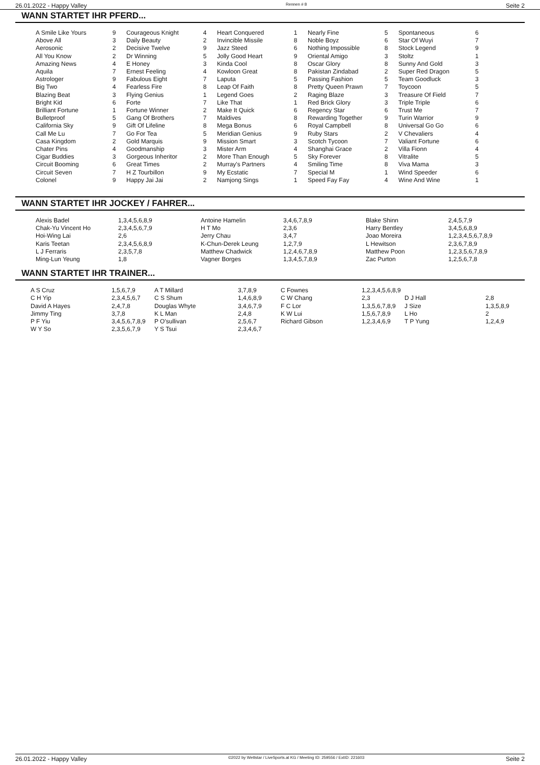26.01.2022 - Happy Valley Rennen # 8 Seite 2
WANN STARTET IHR PFERD...
| A Smile Like Yours | 9 | Courageous Knight | 4 | Heart Conquered | 1 | Nearly Fine | 5 | Spontaneous | 6 |
| Above All | 3 | Daily Beauty | 2 | Invincible Missile | 8 | Noble Boyz | 6 | Star Of Wuyi | 7 |
| Aerosonic | 2 | Decisive Twelve | 9 | Jazz Steed | 6 | Nothing Impossible | 8 | Stock Legend | 9 |
| All You Know | 2 | Dr Winning | 5 | Jolly Good Heart | 9 | Oriental Amigo | 3 | Stoltz | 1 |
| Amazing News | 4 | E Honey | 3 | Kinda Cool | 8 | Oscar Glory | 8 | Sunny And Gold | 3 |
| Aquila | 7 | Ernest Feeling | 4 | Kowloon Great | 8 | Pakistan Zindabad | 2 | Super Red Dragon | 5 |
| Astrologer | 9 | Fabulous Eight | 7 | Laputa | 5 | Passing Fashion | 5 | Team Goodluck | 3 |
| Big Two | 4 | Fearless Fire | 8 | Leap Of Faith | 8 | Pretty Queen Prawn | 7 | Toycoon | 5 |
| Blazing Beat | 3 | Flying Genius | 1 | Legend Goes | 2 | Raging Blaze | 3 | Treasure Of Field | 7 |
| Bright Kid | 6 | Forte | 7 | Like That | 1 | Red Brick Glory | 3 | Triple Triple | 6 |
| Brilliant Fortune | 1 | Fortune Winner | 2 | Make It Quick | 6 | Regency Star | 6 | Trust Me | 7 |
| Bulletproof | 5 | Gang Of Brothers | 7 | Maldives | 8 | Rewarding Together | 9 | Turin Warrior | 9 |
| California Sky | 9 | Gift Of Lifeline | 8 | Mega Bonus | 6 | Royal Campbell | 8 | Universal Go Go | 6 |
| Call Me Lu | 7 | Go For Tea | 5 | Meridian Genius | 9 | Ruby Stars | 2 | V Chevaliers | 4 |
| Casa Kingdom | 2 | Gold Marquis | 9 | Mission Smart | 3 | Scotch Tycoon | 7 | Valiant Fortune | 6 |
| Chater Pins | 4 | Goodmanship | 3 | Mister Arm | 4 | Shanghai Grace | 2 | Villa Fionn | 4 |
| Cigar Buddies | 3 | Gorgeous Inheritor | 2 | More Than Enough | 5 | Sky Forever | 8 | Vitralite | 5 |
| Circuit Booming | 6 | Great Times | 2 | Murray's Partners | 4 | Smiling Time | 8 | Viva Mama | 3 |
| Circuit Seven | 7 | H Z Tourbillon | 9 | My Ecstatic | 7 | Special M | 1 | Wind Speeder | 6 |
| Colonel | 9 | Happy Jai Jai | 2 | Namjong Sings | 1 | Speed Fay Fay | 4 | Wine And Wine | 1 |
WANN STARTET IHR JOCKEY / FAHRER...
| Alexis Badel | 1,3,4,5,6,8,9 | Antoine Hamelin | 3,4,6,7,8,9 | Blake Shinn | 2,4,5,7,9 |
| Chak-Yu Vincent Ho | 2,3,4,5,6,7,9 | H T Mo | 2,3,6 | Harry Bentley | 3,4,5,6,8,9 |
| Hoi-Wing Lai | 2,6 | Jerry Chau | 3,4,7 | Joao Moreira | 1,2,3,4,5,6,7,8,9 |
| Karis Teetan | 2,3,4,5,6,8,9 | K-Chun-Derek Leung | 1,2,7,9 | L Hewitson | 2,3,6,7,8,9 |
| L J Ferraris | 2,3,5,7,8 | Matthew Chadwick | 1,2,4,6,7,8,9 | Matthew Poon | 1,2,3,5,6,7,8,9 |
| Ming-Lun Yeung | 1,8 | Vagner Borges | 1,3,4,5,7,8,9 | Zac Purton | 1,2,5,6,7,8 |
WANN STARTET IHR TRAINER...
| A S Cruz | 1,5,6,7,9 | A T Millard | 3,7,8,9 | C Fownes | 1,2,3,4,5,6,8,9 | | |
| C H Yip | 2,3,4,5,6,7 | C S Shum | 1,4,6,8,9 | C W Chang | 2,3 | D J Hall | 2,8 |
| David A Hayes | 2,4,7,8 | Douglas Whyte | 3,4,6,7,9 | F C Lor | 1,3,5,6,7,8,9 | J Size | 1,3,5,8,9 |
| Jimmy Ting | 3,7,8 | K L Man | 2,4,8 | K W Lui | 1,5,6,7,8,9 | L Ho | 2 |
| P F Yiu | 3,4,5,6,7,8,9 | P O'sullivan | 2,5,6,7 | Richard Gibson | 1,2,3,4,6,9 | T P Yung | 1,2,4,9 |
| W Y So | 2,3,5,6,7,9 | Y S Tsui | 2,3,4,6,7 | | | | |
26.01.2022 - Happy Valley ©2022 by Wettstar / LiveSports.at KG / Meeting ID: 259556 / ExtID: 221603 Seite 2